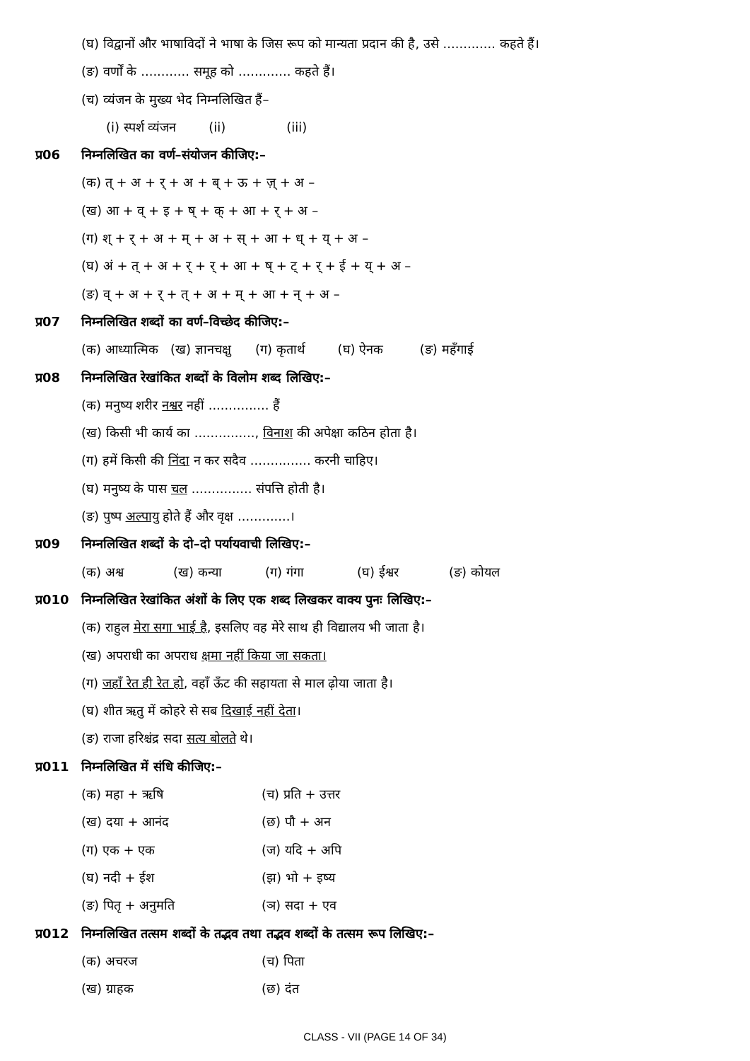(घ) विद्वानों और भाषाविदों ने भाषा के जिस रूप को मान्यता प्रदान की है, उसे ............. कहते हैं।
(ङ) वर्णों के ............ समूह को ............. कहते हैं।
(च) व्यंजन के मुख्य भेद निम्नलिखित हैं–
(i) स्पर्श व्यंजन (ii) (iii)
प्र06 निम्नलिखित का वर्ण–संयोजन कीजिए:–
(क) त् + अ + र् + अ + ब् + ऊ + ज़् + अ –
(ख) आ + व् + इ + ष् + क् + आ + र् + अ –
(ग) श् + र् + अ + म् + अ + स् + आ + ध् + य् + अ –
(घ) अं + त् + अ + र् + र् + आ + ष् + ट् + र् + ई + य् + अ –
(ङ) व् + अ + र् + त् + अ + म् + आ + न् + अ –
प्र07 निम्नलिखित शब्दों का वर्ण–विच्छेद कीजिए:–
(क) आध्यात्मिक (ख) ज्ञानचक्षु (ग) कृतार्थ (घ) ऐनक (ङ) महँगाई
प्र08 निम्नलिखित रेखांकित शब्दों के विलोम शब्द लिखिए:–
(क) मनुष्य शरीर नश्वर नहीं ............... हैं
(ख) किसी भी कार्य का ..............., विनाश की अपेक्षा कठिन होता है।
(ग) हमें किसी की निंदा न कर सदैव ............... करनी चाहिए।
(घ) मनुष्य के पास चल ............... संपत्ति होती है।
(ङ) पुष्प अल्पायु होते हैं और वृक्ष .............।
प्र09 निम्नलिखित शब्दों के दो–दो पर्यायवाची लिखिए:–
(क) अश्व (ख) कन्या (ग) गंगा (घ) ईश्वर (ङ) कोयल
प्र010 निम्नलिखित रेखांकित अंशों के लिए एक शब्द लिखकर वाक्य पुनः लिखिए:–
(क) राहुल मेरा सगा भाई है, इसलिए वह मेरे साथ ही विद्यालय भी जाता है।
(ख) अपराधी का अपराध क्षमा नहीं किया जा सकता।
(ग) जहाँ रेत ही रेत हो, वहाँ ऊँट की सहायता से माल ढ़ोया जाता है।
(घ) शीत ऋतु में कोहरे से सब दिखाई नहीं देता।
(ङ) राजा हरिश्चंद्र सदा सत्य बोलते थे।
प्र011 निम्नलिखित में संधि कीजिए:–
(क) महा + ऋषि (च) प्रति + उत्तर
(ख) दया + आनंद (छ) पौ + अन
(ग) एक + एक (ज) यदि + अपि
(घ) नदी + ईश (झ) भो + इष्य
(ङ) पितृ + अनुमति (ञ) सदा + एव
प्र012 निम्नलिखित तत्सम शब्दों के तद्भव तथा तद्भव शब्दों के तत्सम रूप लिखिए:–
(क) अचरज (च) पिता
(ख) ग्राहक (छ) दंत
CLASS - VII (PAGE 14 OF 34)